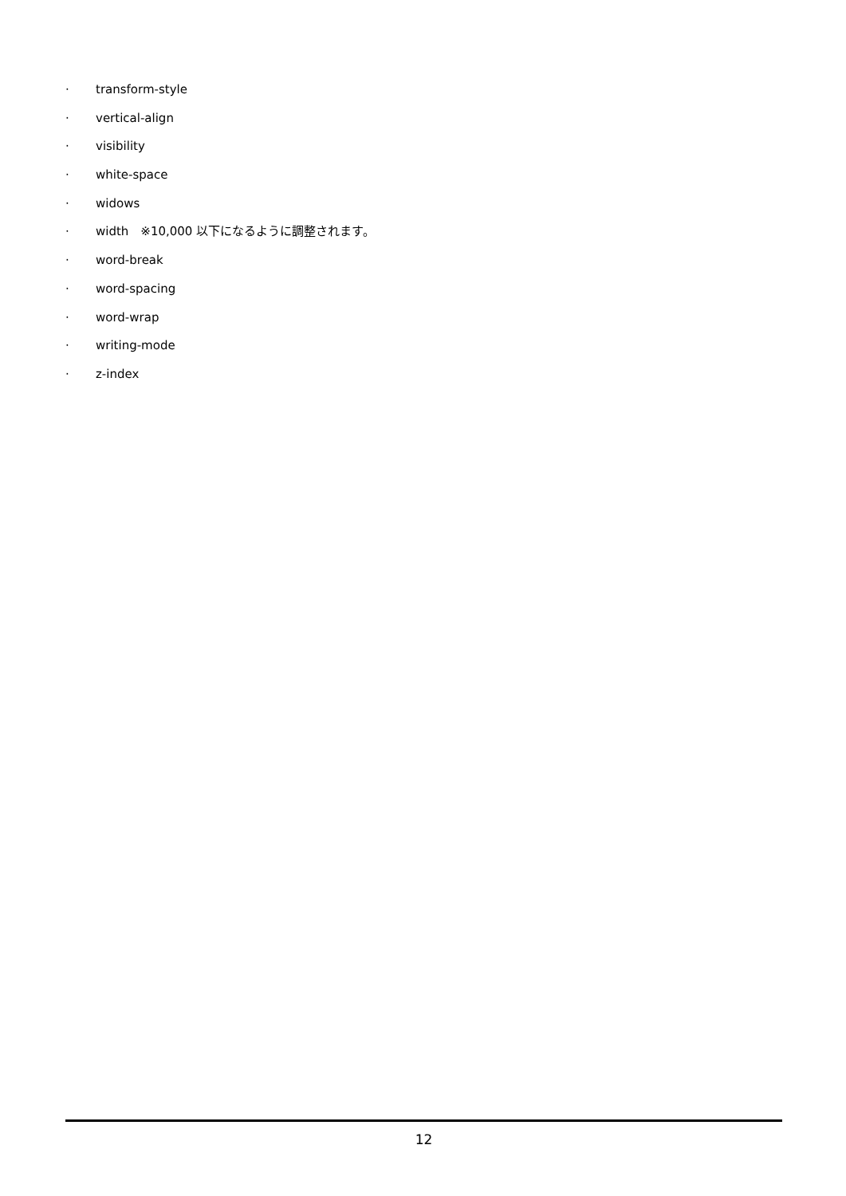· transform-style
· vertical-align
· visibility
· white-space
· widows
· width　※10,000 以下になるように調整されます。
· word-break
· word-spacing
· word-wrap
· writing-mode
· z-index
12